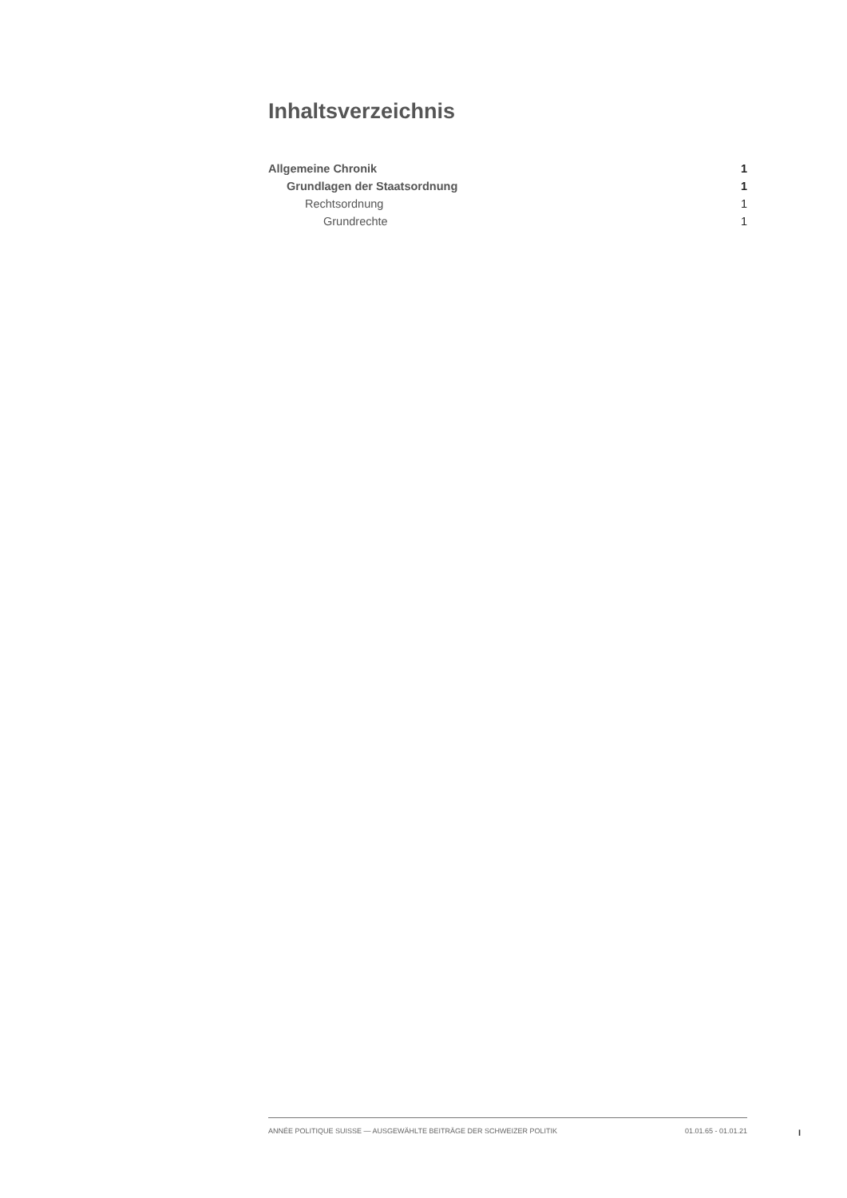Inhaltsverzeichnis
Allgemeine Chronik 1
Grundlagen der Staatsordnung 1
Rechtsordnung 1
Grundrechte 1
ANNÉE POLITIQUE SUISSE — AUSGEWÄHLTE BEITRÄGE DER SCHWEIZER POLITIK 01.01.65 - 01.01.21
I